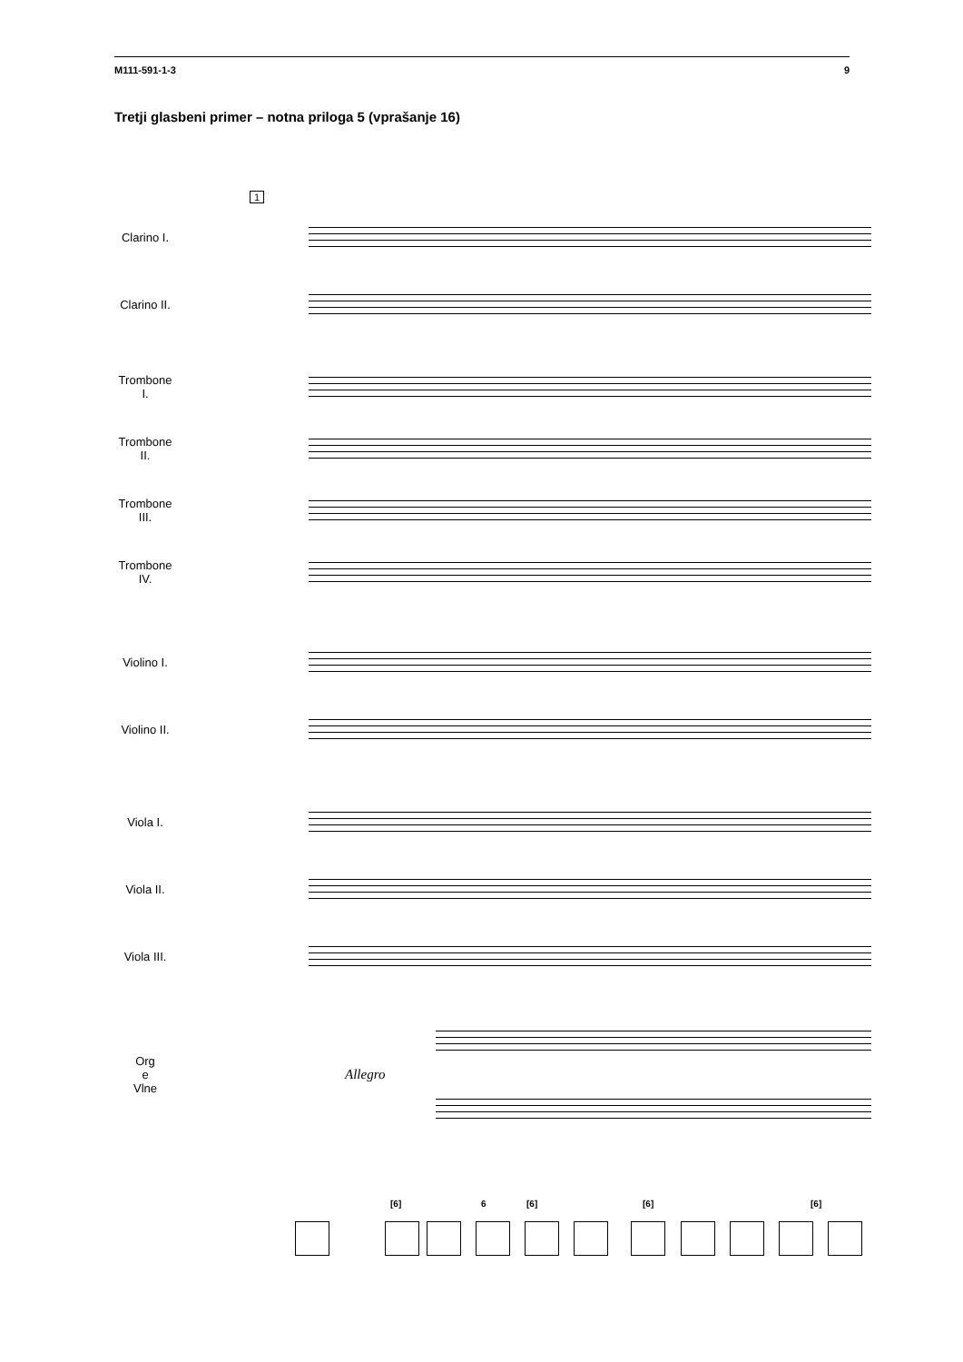M111-591-1-3 9
Tretji glasbeni primer – notna priloga 5 (vprašanje 16)
1
Clarino I.
Clarino II.
Trombone
I.
Trombone
II.
Trombone
III.
Trombone
IV.
Violino I.
Violino II.
Viola I.
Viola II.
Viola III.
Org
e
Vlne
Allegro
[6] 6 [6] [6] [6]